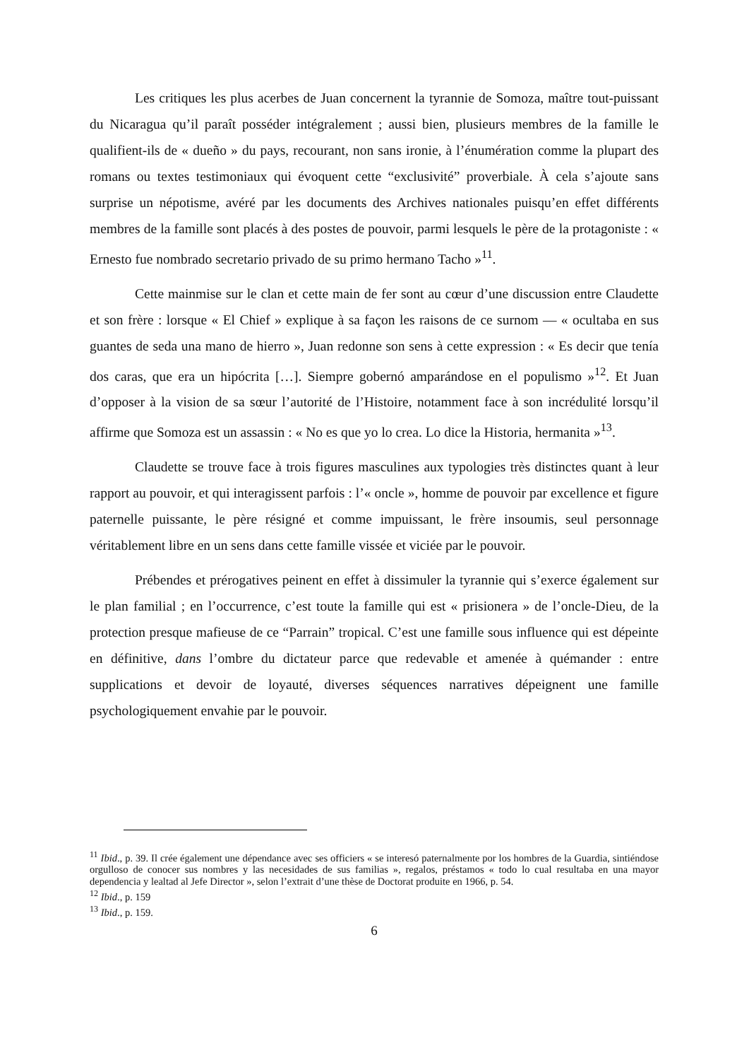Les critiques les plus acerbes de Juan concernent la tyrannie de Somoza, maître tout-puissant du Nicaragua qu’il paraît posséder intégralement ; aussi bien, plusieurs membres de la famille le qualifient-ils de « dueño » du pays, recourant, non sans ironie, à l’énumération comme la plupart des romans ou textes testimoniaux qui évoquent cette “exclusivité” proverbiale. À cela s’ajoute sans surprise un népotisme, avéré par les documents des Archives nationales puisqu’en effet différents membres de la famille sont placés à des postes de pouvoir, parmi lesquels le père de la protagoniste : « Ernesto fue nombrado secretario privado de su primo hermano Tacho »<sup>11</sup>.
Cette mainmise sur le clan et cette main de fer sont au cœur d’une discussion entre Claudette et son frère : lorsque « El Chief » explique à sa façon les raisons de ce surnom — « ocultaba en sus guantes de seda una mano de hierro », Juan redonne son sens à cette expression : « Es decir que tenía dos caras, que era un hipócrita […]. Siempre gobernó amparándose en el populismo »<sup>12</sup>. Et Juan d’opposer à la vision de sa sœur l’autorité de l’Histoire, notamment face à son incrédulité lorsqu’il affirme que Somoza est un assassin : « No es que yo lo crea. Lo dice la Historia, hermanita »<sup>13</sup>.
Claudette se trouve face à trois figures masculines aux typologies très distinctes quant à leur rapport au pouvoir, et qui interagissent parfois : l’« oncle », homme de pouvoir par excellence et figure paternelle puissante, le père résigné et comme impuissant, le frère insoumis, seul personnage véritablement libre en un sens dans cette famille vissée et viciée par le pouvoir.
Prébendes et prérogatives peinent en effet à dissimuler la tyrannie qui s’exerce également sur le plan familial ; en l’occurrence, c’est toute la famille qui est « prisionera » de l’oncle-Dieu, de la protection presque mafieuse de ce “Parrain” tropical. C’est une famille sous influence qui est dépeinte en définitive, dans l’ombre du dictateur parce que redevable et amenée à quémander : entre supplications et devoir de loyauté, diverses séquences narratives dépeignent une famille psychologiquement envahie par le pouvoir.
<sup>11</sup> Ibid., p. 39. Il crée également une dépendance avec ses officiers « se interesó paternalmente por los hombres de la Guardia, sintiéndose orgulloso de conocer sus nombres y las necesidades de sus familias », regalos, préstamos « todo lo cual resultaba en una mayor dependencia y lealtad al Jefe Director », selon l’extrait d’une thèse de Doctorat produite en 1966, p. 54.
<sup>12</sup> Ibid., p. 159
<sup>13</sup> Ibid., p. 159.
6